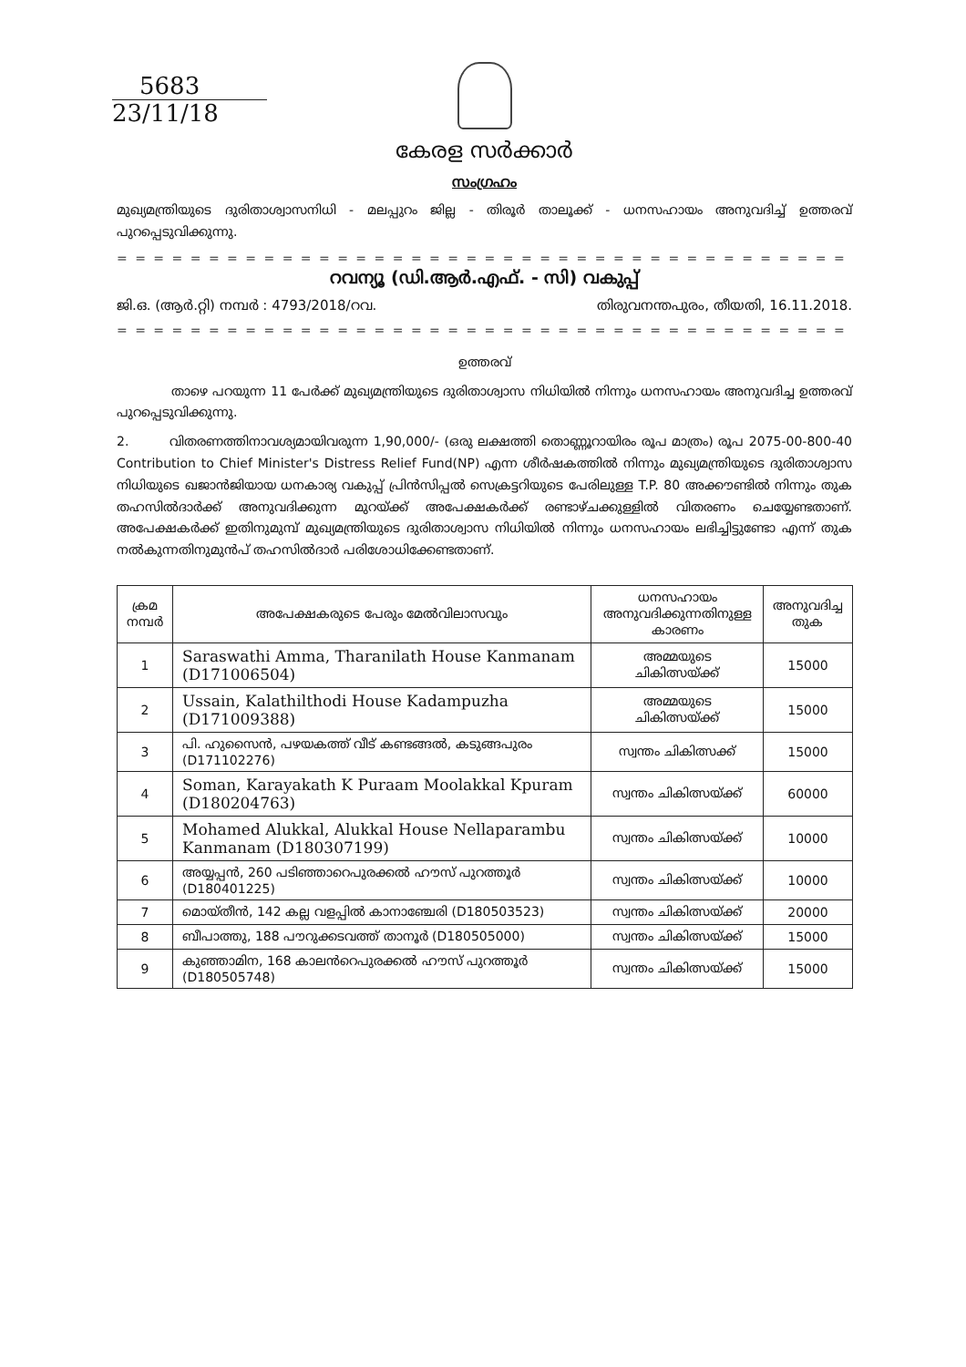5683
23/11/18
കേരള സർക്കാർ
സംഗ്രഹം
മുഖ്യമന്ത്രിയുടെ ദുരിതാശ്വാസനിധി - മലപ്പുറം ജില്ല - തിരൂർ താലൂക്ക് - ധനസഹായം അനുവദിച്ച് ഉത്തരവ് പുറപ്പെടുവിക്കുന്നു.
= = = = = = = = = = = = = = = = = = = = = = = = = = = = = = = = = = = = = = = = = = = = = =
റവന്യൂ (ഡി.ആർ.എഫ്. - സി) വകുപ്പ്
ജി.ഒ. (ആർ.റ്റി) നമ്പർ : 4793/2018/റവ. തിരുവനന്തപുരം, തീയതി, 16.11.2018.
= = = = = = = = = = = = = = = = = = = = = = = = = = = = = = = = = = = = = = = = = = = = = =
ഉത്തരവ്
താഴെ പറയുന്ന 11 പേർക്ക് മുഖ്യമന്ത്രിയുടെ ദുരിതാശ്വാസ നിധിയിൽ നിന്നും ധനസഹായം അനുവദിച്ച ഉത്തരവ് പുറപ്പെടുവിക്കുന്നു.
2. വിതരണത്തിനാവശ്യമായിവരുന്ന 1,90,000/- (ഒരു ലക്ഷത്തി തൊണ്ണൂറായിരം രൂപ മാത്രം) രൂപ 2075-00-800-40 Contribution to Chief Minister's Distress Relief Fund(NP) എന്ന ശീർഷകത്തിൽ നിന്നും മുഖ്യമന്ത്രിയുടെ ദുരിതാശ്വാസ നിധിയുടെ ഖജാൻജിയായ ധനകാര്യ വകുപ്പ് പ്രിൻസിപ്പൽ സെക്രട്ടറിയുടെ പേരിലുള്ള T.P. 80 അക്കൗണ്ടിൽ നിന്നും തുക തഹസിൽദാർക്ക് അനുവദിക്കുന്ന മുറയ്ക്ക് അപേക്ഷകർക്ക് രണ്ടാഴ്ചക്കുള്ളിൽ വിതരണം ചെയ്യേണ്ടതാണ്. അപേക്ഷകർക്ക് ഇതിനുമുമ്പ് മുഖ്യമന്ത്രിയുടെ ദുരിതാശ്വാസ നിധിയിൽ നിന്നും ധനസഹായം ലഭിച്ചിട്ടുണ്ടോ എന്ന് തുക നൽകുന്നതിനുമുൻപ് തഹസിൽദാർ പരിശോധിക്കേണ്ടതാണ്.
| ക്രമ നമ്പർ | അപേക്ഷകരുടെ പേരും മേൽവിലാസവും | ധനസഹായം അനുവദിക്കുന്നതിനുള്ള കാരണം | അനുവദിച്ച തുക |
| --- | --- | --- | --- |
| 1 | Saraswathi Amma, Tharanilath House Kanmanam (D171006504) | അമ്മയുടെ ചികിത്സയ്ക്ക് | 15000 |
| 2 | Ussain, Kalathilthodi House Kadampuzha (D171009388) | അമ്മയുടെ ചികിത്സയ്ക്ക് | 15000 |
| 3 | പി. ഹുസൈൻ, പഴയകത്ത് വീട് കണ്ടങ്ങൽ, കടുങ്ങപുരം (D171102276) | സ്വന്തം ചികിത്സക്ക് | 15000 |
| 4 | Soman, Karayakath K Puraam Moolakkal Kpuram (D180204763) | സ്വന്തം ചികിത്സയ്ക്ക് | 60000 |
| 5 | Mohamed Alukkal, Alukkal House Nellaparambu Kanmanam (D180307199) | സ്വന്തം ചികിത്സയ്ക്ക് | 10000 |
| 6 | അയ്യപ്പൻ, 260 പടിഞ്ഞാറെപുരക്കൽ ഹൗസ് പുറത്തൂർ (D180401225) | സ്വന്തം ചികിത്സയ്ക്ക് | 10000 |
| 7 | മൊയ്തീൻ, 142 കല്ല വളപ്പിൽ കാനാഞ്ചേരി (D180503523) | സ്വന്തം ചികിത്സയ്ക്ക് | 20000 |
| 8 | ബീപാത്തു, 188 പൗറുക്കടവത്ത് താനൂർ (D180505000) | സ്വന്തം ചികിത്സയ്ക്ക് | 15000 |
| 9 | കുഞ്ഞാമിന, 168 കാലൻറെപുരക്കൽ ഹൗസ് പുറത്തൂർ (D180505748) | സ്വന്തം ചികിത്സയ്ക്ക് | 15000 |